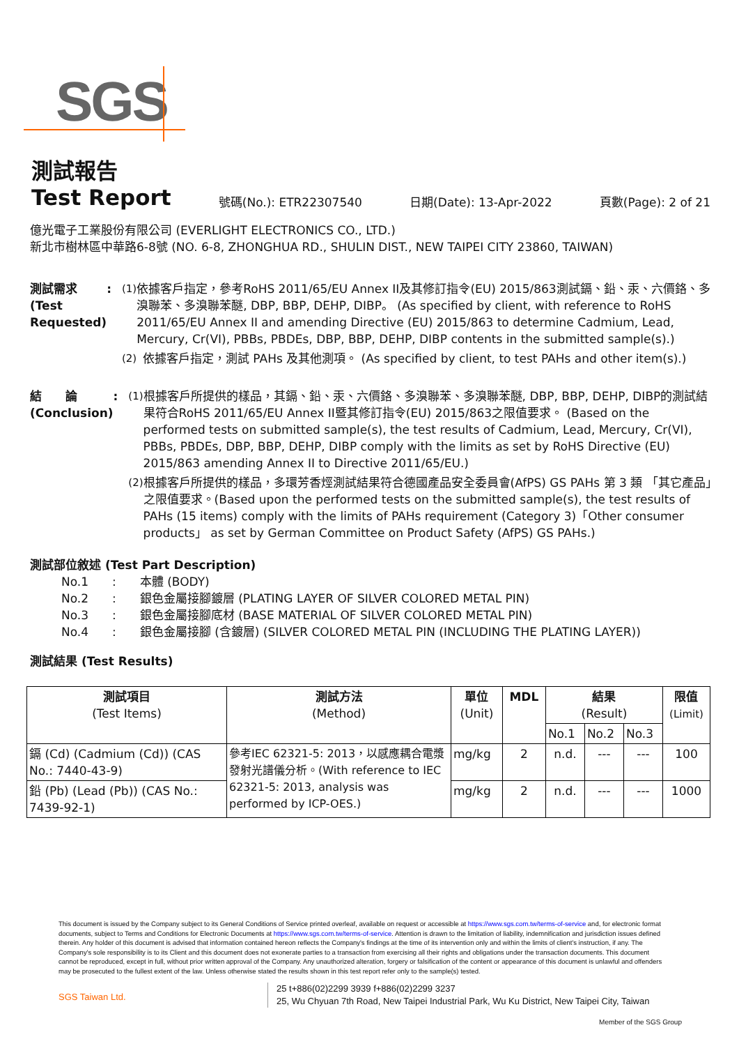SGS
測試報告
Test Report
號碼(No.): ETR22307540 日期(Date): 13-Apr-2022 頁數(Page): 2 of 21
億光電子工業股份有限公司 (EVERLIGHT ELECTRONICS CO., LTD.)
新北市樹林區中華路6-8號 (NO. 6-8, ZHONGHUA RD., SHULIN DIST., NEW TAIPEI CITY 23860, TAIWAN)
測試需求(Test Requested) : (1) 依據客戶指定，參考RoHS 2011/65/EU Annex II及其修訂指令(EU) 2015/863測試鎘、鉛、汞、六價鉻、多溴聯苯、多溴聯苯醚, DBP, BBP, DEHP, DIBP。 (As specified by client, with reference to RoHS 2011/65/EU Annex II and amending Directive (EU) 2015/863 to determine Cadmium, Lead, Mercury, Cr(VI), PBBs, PBDEs, DBP, BBP, DEHP, DIBP contents in the submitted sample(s).)
(2) 依據客戶指定，測試 PAHs 及其他測項。 (As specified by client, to test PAHs and other item(s).)
結　　論(Conclusion) : (1) 根據客戶所提供的樣品，其鎘、鉛、汞、六價鉻、多溴聯苯、多溴聯苯醚, DBP, BBP, DEHP, DIBP的測試結果符合RoHS 2011/65/EU Annex II暨其修訂指令(EU) 2015/863之限值要求。 (Based on the performed tests on submitted sample(s), the test results of Cadmium, Lead, Mercury, Cr(VI), PBBs, PBDEs, DBP, BBP, DEHP, DIBP comply with the limits as set by RoHS Directive (EU) 2015/863 amending Annex II to Directive 2011/65/EU.)
(2) 根據客戶所提供的樣品，多環芳香烴測試結果符合德國產品安全委員會(AfPS) GS PAHs 第 3 類 「其它產品」之限值要求。(Based upon the performed tests on the submitted sample(s), the test results of PAHs (15 items) comply with the limits of PAHs requirement (Category 3)「Other consumer products」 as set by German Committee on Product Safety (AfPS) GS PAHs.)
測試部位敘述 (Test Part Description)
No.1　　:　　本體 (BODY)
No.2　　:　　銀色金屬接腳鍍層 (PLATING LAYER OF SILVER COLORED METAL PIN)
No.3　　:　　銀色金屬接腳底材 (BASE MATERIAL OF SILVER COLORED METAL PIN)
No.4　　:　　銀色金屬接腳 (含鍍層) (SILVER COLORED METAL PIN (INCLUDING THE PLATING LAYER))
測試結果 (Test Results)
| 測試項目 (Test Items) | 測試方法 (Method) | 單位 (Unit) | MDL | 結果 (Result) | | | 限值 (Limit) |
| --- | --- | --- | --- | --- | --- | --- | --- |
| | | | | No.1 | No.2 | No.3 | |
| 鎘 (Cd) (Cadmium (Cd)) (CAS No.: 7440-43-9) | 參考IEC 62321-5: 2013，以感應耦合電漿發射光譜儀分析。(With reference to IEC 62321-5: 2013, analysis was performed by ICP-OES.) | mg/kg | 2 | n.d. | --- | --- | 100 |
| 鉛 (Pb) (Lead (Pb)) (CAS No.: 7439-92-1) | | mg/kg | 2 | n.d. | --- | --- | 1000 |
This document is issued by the Company subject to its General Conditions of Service printed overleaf, available on request or accessible at https://www.sgs.com.tw/terms-of-service and, for electronic format documents, subject to Terms and Conditions for Electronic Documents at https://www.sgs.com.tw/terms-of-service. Attention is drawn to the limitation of liability, indemnification and jurisdiction issues defined therein. Any holder of this document is advised that information contained hereon reflects the Company's findings at the time of its intervention only and within the limits of client's instruction, if any. The Company's sole responsibility is to its Client and this document does not exonerate parties to a transaction from exercising all their rights and obligations under the transaction documents. This document cannot be reproduced, except in full, without prior written approval of the Company. Any unauthorized alteration, forgery or falsification of the content or appearance of this document is unlawful and offenders may be prosecuted to the fullest extent of the law. Unless otherwise stated the results shown in this test report refer only to the sample(s) tested.
SGS Taiwan Ltd.
25 t+886(02)2299 3939 f+886(02)2299 3237
25, Wu Chyuan 7th Road, New Taipei Industrial Park, Wu Ku District, New Taipei City, Taiwan
Member of the SGS Group